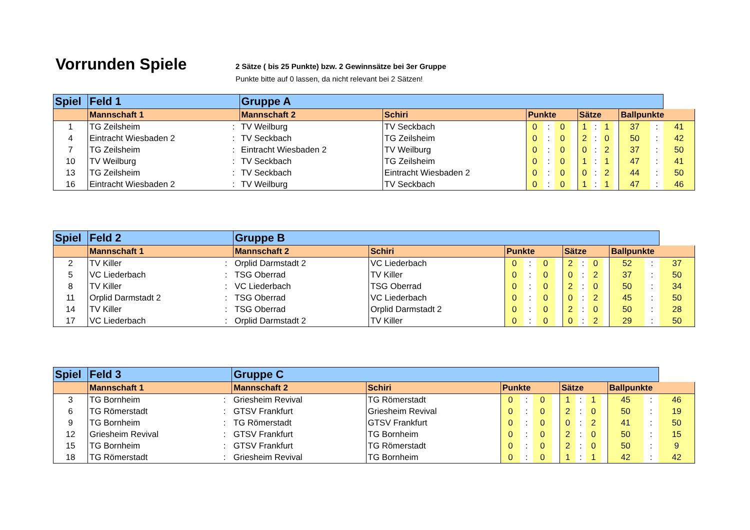Vorrunden Spiele
2 Sätze ( bis 25 Punkte) bzw. 2 Gewinnsätze bei 3er Gruppe
Punkte bitte auf 0 lassen, da nicht relevant bei 2 Sätzen!
| Spiel | Feld 1 | | Gruppe A | | | | | | | | | | | | |
| --- | --- | --- | --- | --- | --- | --- | --- | --- | --- | --- | --- | --- | --- | --- | --- |
| | Mannschaft 1 | | Mannschaft 2 | Schiri | Punkte | | | | Sätze | | | | Ballpunkte | | |
| 1 | TG Zeilsheim | : | TV Weilburg | TV Seckbach | 0 | : | 0 | | 1 | : | 1 | | 37 | : | 41 |
| 4 | Eintracht Wiesbaden 2 | : | TV Seckbach | TG Zeilsheim | 0 | : | 0 | | 2 | : | 0 | | 50 | : | 42 |
| 7 | TG Zeilsheim | : | Eintracht Wiesbaden 2 | TV Weilburg | 0 | : | 0 | | 0 | : | 2 | | 37 | : | 50 |
| 10 | TV Weilburg | : | TV Seckbach | TG Zeilsheim | 0 | : | 0 | | 1 | : | 1 | | 47 | : | 41 |
| 13 | TG Zeilsheim | : | TV Seckbach | Eintracht Wiesbaden 2 | 0 | : | 0 | | 0 | : | 2 | | 44 | : | 50 |
| 16 | Eintracht Wiesbaden 2 | : | TV Weilburg | TV Seckbach | 0 | : | 0 | | 1 | : | 1 | | 47 | : | 46 |
| Spiel | Feld 2 | | Gruppe B | | | | | | | | | | | | |
| --- | --- | --- | --- | --- | --- | --- | --- | --- | --- | --- | --- | --- | --- | --- | --- |
| | Mannschaft 1 | | Mannschaft 2 | Schiri | Punkte | | | | Sätze | | | | Ballpunkte | | |
| 2 | TV Killer | : | Orplid Darmstadt 2 | VC Liederbach | 0 | : | 0 | | 2 | : | 0 | | 52 | : | 37 |
| 5 | VC Liederbach | : | TSG Oberrad | TV Killer | 0 | : | 0 | | 0 | : | 2 | | 37 | : | 50 |
| 8 | TV Killer | : | VC Liederbach | TSG Oberrad | 0 | : | 0 | | 2 | : | 0 | | 50 | : | 34 |
| 11 | Orplid Darmstadt 2 | : | TSG Oberrad | VC Liederbach | 0 | : | 0 | | 0 | : | 2 | | 45 | : | 50 |
| 14 | TV Killer | : | TSG Oberrad | Orplid Darmstadt 2 | 0 | : | 0 | | 2 | : | 0 | | 50 | : | 28 |
| 17 | VC Liederbach | : | Orplid Darmstadt 2 | TV Killer | 0 | : | 0 | | 0 | : | 2 | | 29 | : | 50 |
| Spiel | Feld 3 | | Gruppe C | | | | | | | | | | | | |
| --- | --- | --- | --- | --- | --- | --- | --- | --- | --- | --- | --- | --- | --- | --- | --- |
| | Mannschaft 1 | | Mannschaft 2 | Schiri | Punkte | | | | Sätze | | | | Ballpunkte | | |
| 3 | TG Bornheim | : | Griesheim Revival | TG Römerstadt | 0 | : | 0 | | 1 | : | 1 | | 45 | : | 46 |
| 6 | TG Römerstadt | : | GTSV Frankfurt | Griesheim Revival | 0 | : | 0 | | 2 | : | 0 | | 50 | : | 19 |
| 9 | TG Bornheim | : | TG Römerstadt | GTSV Frankfurt | 0 | : | 0 | | 0 | : | 2 | | 41 | : | 50 |
| 12 | Griesheim Revival | : | GTSV Frankfurt | TG Bornheim | 0 | : | 0 | | 2 | : | 0 | | 50 | : | 15 |
| 15 | TG Bornheim | : | GTSV Frankfurt | TG Römerstadt | 0 | : | 0 | | 2 | : | 0 | | 50 | : | 9 |
| 18 | TG Römerstadt | : | Griesheim Revival | TG Bornheim | 0 | : | 0 | | 1 | : | 1 | | 42 | : | 42 |